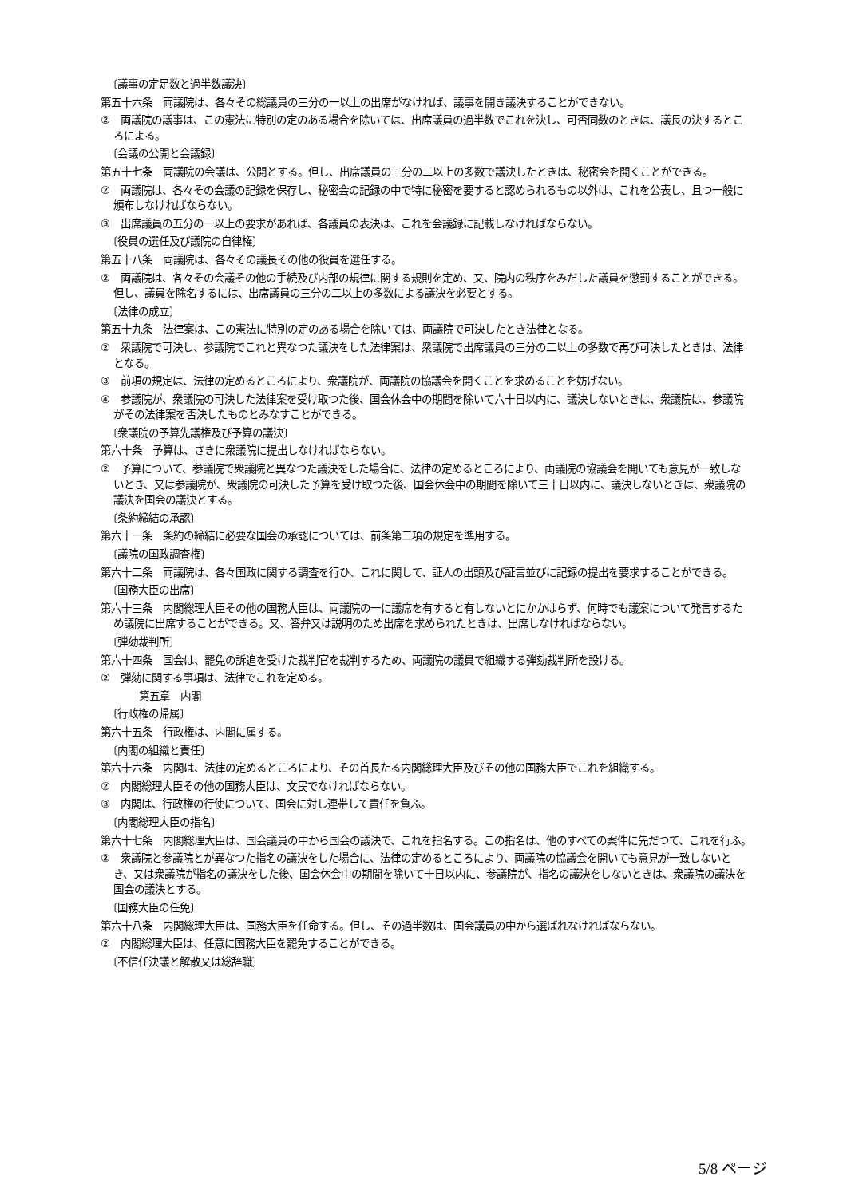〔議事の定足数と過半数議決〕
第五十六条　両議院は、各々その総議員の三分の一以上の出席がなければ、議事を開き議決することができない。
②　両議院の議事は、この憲法に特別の定のある場合を除いては、出席議員の過半数でこれを決し、可否同数のときは、議長の決するところによる。
〔会議の公開と会議録〕
第五十七条　両議院の会議は、公開とする。但し、出席議員の三分の二以上の多数で議決したときは、秘密会を開くことができる。
②　両議院は、各々その会議の記録を保存し、秘密会の記録の中で特に秘密を要すると認められるもの以外は、これを公表し、且つ一般に頒布しなければならない。
③　出席議員の五分の一以上の要求があれば、各議員の表決は、これを会議録に記載しなければならない。
〔役員の選任及び議院の自律権〕
第五十八条　両議院は、各々その議長その他の役員を選任する。
②　両議院は、各々その会議その他の手続及び内部の規律に関する規則を定め、又、院内の秩序をみだした議員を懲罰することができる。但し、議員を除名するには、出席議員の三分の二以上の多数による議決を必要とする。
〔法律の成立〕
第五十九条　法律案は、この憲法に特別の定のある場合を除いては、両議院で可決したとき法律となる。
②　衆議院で可決し、参議院でこれと異なつた議決をした法律案は、衆議院で出席議員の三分の二以上の多数で再び可決したときは、法律となる。
③　前項の規定は、法律の定めるところにより、衆議院が、両議院の協議会を開くことを求めることを妨げない。
④　参議院が、衆議院の可決した法律案を受け取つた後、国会休会中の期間を除いて六十日以内に、議決しないときは、衆議院は、参議院がその法律案を否決したものとみなすことができる。
〔衆議院の予算先議権及び予算の議決〕
第六十条　予算は、さきに衆議院に提出しなければならない。
②　予算について、参議院で衆議院と異なつた議決をした場合に、法律の定めるところにより、両議院の協議会を開いても意見が一致しないとき、又は参議院が、衆議院の可決した予算を受け取つた後、国会休会中の期間を除いて三十日以内に、議決しないときは、衆議院の議決を国会の議決とする。
〔条約締結の承認〕
第六十一条　条約の締結に必要な国会の承認については、前条第二項の規定を準用する。
〔議院の国政調査権〕
第六十二条　両議院は、各々国政に関する調査を行ひ、これに関して、証人の出頭及び証言並びに記録の提出を要求することができる。
〔国務大臣の出席〕
第六十三条　内閣総理大臣その他の国務大臣は、両議院の一に議席を有すると有しないとにかかはらず、何時でも議案について発言するため議院に出席することができる。又、答弁又は説明のため出席を求められたときは、出席しなければならない。
〔弾劾裁判所〕
第六十四条　国会は、罷免の訴追を受けた裁判官を裁判するため、両議院の議員で組織する弾劾裁判所を設ける。
②　弾劾に関する事項は、法律でこれを定める。
第五章　内閣
〔行政権の帰属〕
第六十五条　行政権は、内閣に属する。
〔内閣の組織と責任〕
第六十六条　内閣は、法律の定めるところにより、その首長たる内閣総理大臣及びその他の国務大臣でこれを組織する。
②　内閣総理大臣その他の国務大臣は、文民でなければならない。
③　内閣は、行政権の行使について、国会に対し連帯して責任を負ふ。
〔内閣総理大臣の指名〕
第六十七条　内閣総理大臣は、国会議員の中から国会の議決で、これを指名する。この指名は、他のすべての案件に先だつて、これを行ふ。
②　衆議院と参議院とが異なつた指名の議決をした場合に、法律の定めるところにより、両議院の協議会を開いても意見が一致しないとき、又は衆議院が指名の議決をした後、国会休会中の期間を除いて十日以内に、参議院が、指名の議決をしないときは、衆議院の議決を国会の議決とする。
〔国務大臣の任免〕
第六十八条　内閣総理大臣は、国務大臣を任命する。但し、その過半数は、国会議員の中から選ばれなければならない。
②　内閣総理大臣は、任意に国務大臣を罷免することができる。
〔不信任決議と解散又は総辞職〕
5/8 ページ